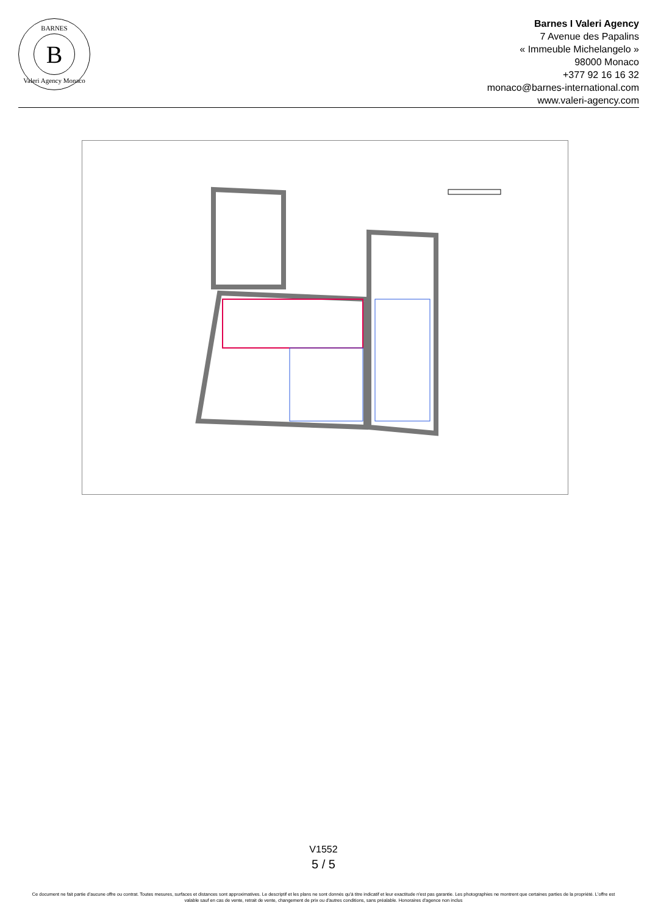BARNES
B
Valeri Agency Monaco
Barnes I Valeri Agency
7 Avenue des Papalins
« Immeuble Michelangelo »
98000 Monaco
+377 92 16 16 32
monaco@barnes-international.com
www.valeri-agency.com
V1552
5 / 5
Ce document ne fait partie d'aucune offre ou contrat. Toutes mesures, surfaces et distances sont approximatives. Le descriptif et les plans ne sont donnés qu'à titre indicatif et leur exactitude n'est pas garantie. Les photographies ne montrent que certaines parties de la propriété. L'offre est valable sauf en cas de vente, retrait de vente, changement de prix ou d'autres conditions, sans préalable. Honoraires d'agence non inclus